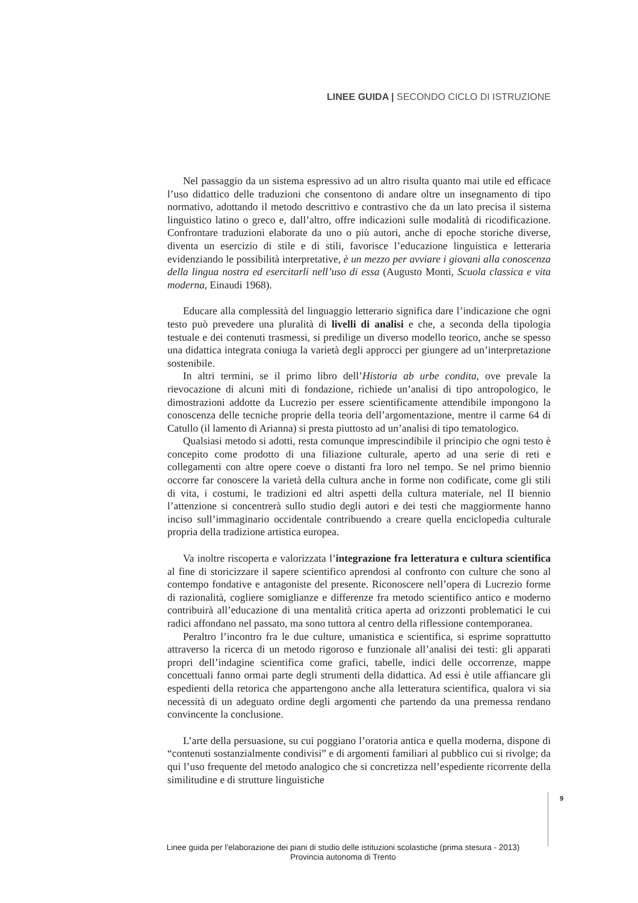LINEE GUIDA | SECONDO CICLO DI ISTRUZIONE
Nel passaggio da un sistema espressivo ad un altro risulta quanto mai utile ed efficace l’uso didattico delle traduzioni che consentono di andare oltre un insegnamento di tipo normativo, adottando il metodo descrittivo e contrastivo che da un lato precisa il sistema linguistico latino o greco e, dall’altro, offre indicazioni sulle modalità di ricodificazione. Confrontare traduzioni elaborate da uno o più autori, anche di epoche storiche diverse, diventa un esercizio di stile e di stili, favorisce l’educazione linguistica e letteraria evidenziando le possibilità interpretative, è un mezzo per avviare i giovani alla conoscenza della lingua nostra ed esercitarli nell’uso di essa (Augusto Monti, Scuola classica e vita moderna, Einaudi 1968).
Educare alla complessità del linguaggio letterario significa dare l’indicazione che ogni testo può prevedere una pluralità di livelli di analisi e che, a seconda della tipologia testuale e dei contenuti trasmessi, si predilige un diverso modello teorico, anche se spesso una didattica integrata coniuga la varietà degli approcci per giungere ad un’interpretazione sostenibile.
In altri termini, se il primo libro dell’Historia ab urbe condita, ove prevale la rievocazione di alcuni miti di fondazione, richiede un’analisi di tipo antropologico, le dimostrazioni addotte da Lucrezio per essere scientificamente attendibile impongono la conoscenza delle tecniche proprie della teoria dell’argomentazione, mentre il carme 64 di Catullo (il lamento di Arianna) si presta piuttosto ad un’analisi di tipo tematologico.
Qualsiasi metodo si adotti, resta comunque imprescindibile il principio che ogni testo è concepito come prodotto di una filiazione culturale, aperto ad una serie di reti e collegamenti con altre opere coeve o distanti fra loro nel tempo. Se nel primo biennio occorre far conoscere la varietà della cultura anche in forme non codificate, come gli stili di vita, i costumi, le tradizioni ed altri aspetti della cultura materiale, nel II biennio l’attenzione si concentrerà sullo studio degli autori e dei testi che maggiormente hanno inciso sull’immaginario occidentale contribuendo a creare quella enciclopedia culturale propria della tradizione artistica europea.
Va inoltre riscoperta e valorizzata l’integrazione fra letteratura e cultura scientifica al fine di storicizzare il sapere scientifico aprendosi al confronto con culture che sono al contempo fondative e antagoniste del presente. Riconoscere nell’opera di Lucrezio forme di razionalità, cogliere somiglianze e differenze fra metodo scientifico antico e moderno contribuirà all’educazione di una mentalità critica aperta ad orizzonti problematici le cui radici affondano nel passato, ma sono tuttora al centro della riflessione contemporanea.
Peraltro l’incontro fra le due culture, umanistica e scientifica, si esprime soprattutto attraverso la ricerca di un metodo rigoroso e funzionale all’analisi dei testi: gli apparati propri dell’indagine scientifica come grafici, tabelle, indici delle occorrenze, mappe concettuali fanno ormai parte degli strumenti della didattica. Ad essi è utile affiancare gli espedienti della retorica che appartengono anche alla letteratura scientifica, qualora vi sia necessità di un adeguato ordine degli argomenti che partendo da una premessa rendano convincente la conclusione.
L’arte della persuasione, su cui poggiano l’oratoria antica e quella moderna, dispone di “contenuti sostanzialmente condivisi” e di argomenti familiari al pubblico cui si rivolge; da qui l’uso frequente del metodo analogico che si concretizza nell’espediente ricorrente della similitudine e di strutture linguistiche
9
Linee guida per l'elaborazione dei piani di studio delle istituzioni scolastiche (prima stesura - 2013)
Provincia autonoma di Trento